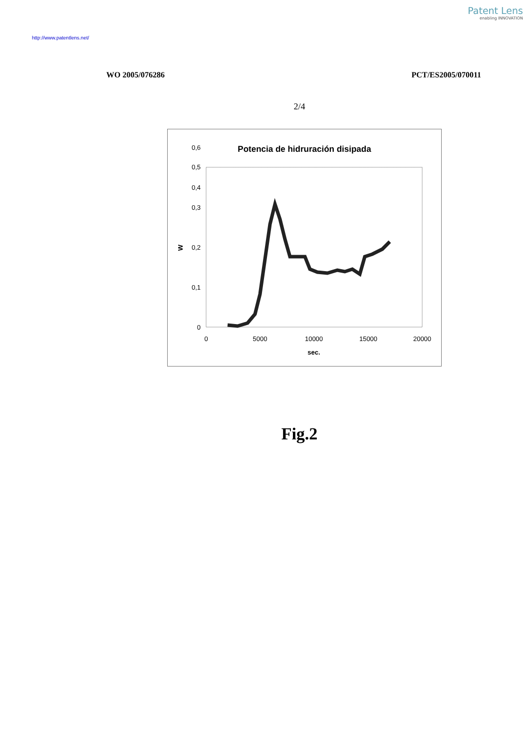Patent Lens
enabling INNOVATION
http://www.patentlens.net/
WO 2005/076286 PCT/ES2005/070011
2/4
Potencia de hidruración disipada
0
0,1
0,2
0,3
0,5
0,4
0,6
W
0
5000
10000
15000
20000
sec.
Fig.2